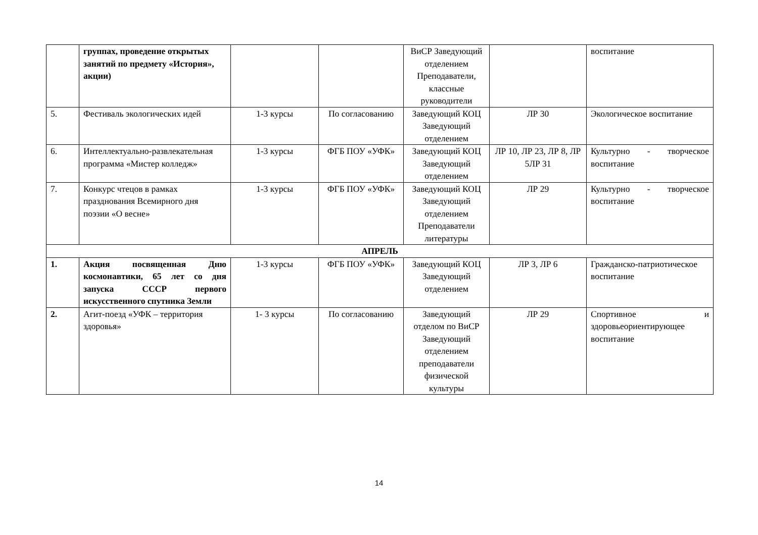| | группах, проведение открытых занятий по предмету «История», акции) | | | ВиСР Заведующий отделением Преподаватели, классные руководители | | воспитание |
| 5. | Фестиваль экологических идей | 1-3 курсы | По согласованию | Заведующий КОЦ Заведующий отделением | ЛР 30 | Экологическое воспитание |
| 6. | Интеллектуально-развлекательная программа «Мистер колледж» | 1-3 курсы | ФГБ ПОУ «УФК» | Заведующий КОЦ Заведующий отделением | ЛР 10, ЛР 23, ЛР 8, ЛР 5ЛР 31 | Культурно - творческое воспитание |
| 7. | Конкурс чтецов в рамках празднования Всемирного дня поэзии «О весне» | 1-3 курсы | ФГБ ПОУ «УФК» | Заведующий КОЦ Заведующий отделением Преподаватели литературы | ЛР 29 | Культурно - творческое воспитание |
| АПРЕЛЬ | | | | | | |
| 1. | Акция посвященная Дню космонавтики, 65 лет со дня запуска СССР первого искусственного спутника Земли | 1-3 курсы | ФГБ ПОУ «УФК» | Заведующий КОЦ Заведующий отделением | ЛР 3, ЛР 6 | Гражданско-патриотическое воспитание |
| 2. | Агит-поезд «УФК – территория здоровья» | 1- 3 курсы | По согласованию | Заведующий отделом по ВиСР Заведующий отделением преподаватели физической культуры | ЛР 29 | Спортивное и здоровьеориентирующее воспитание |
14